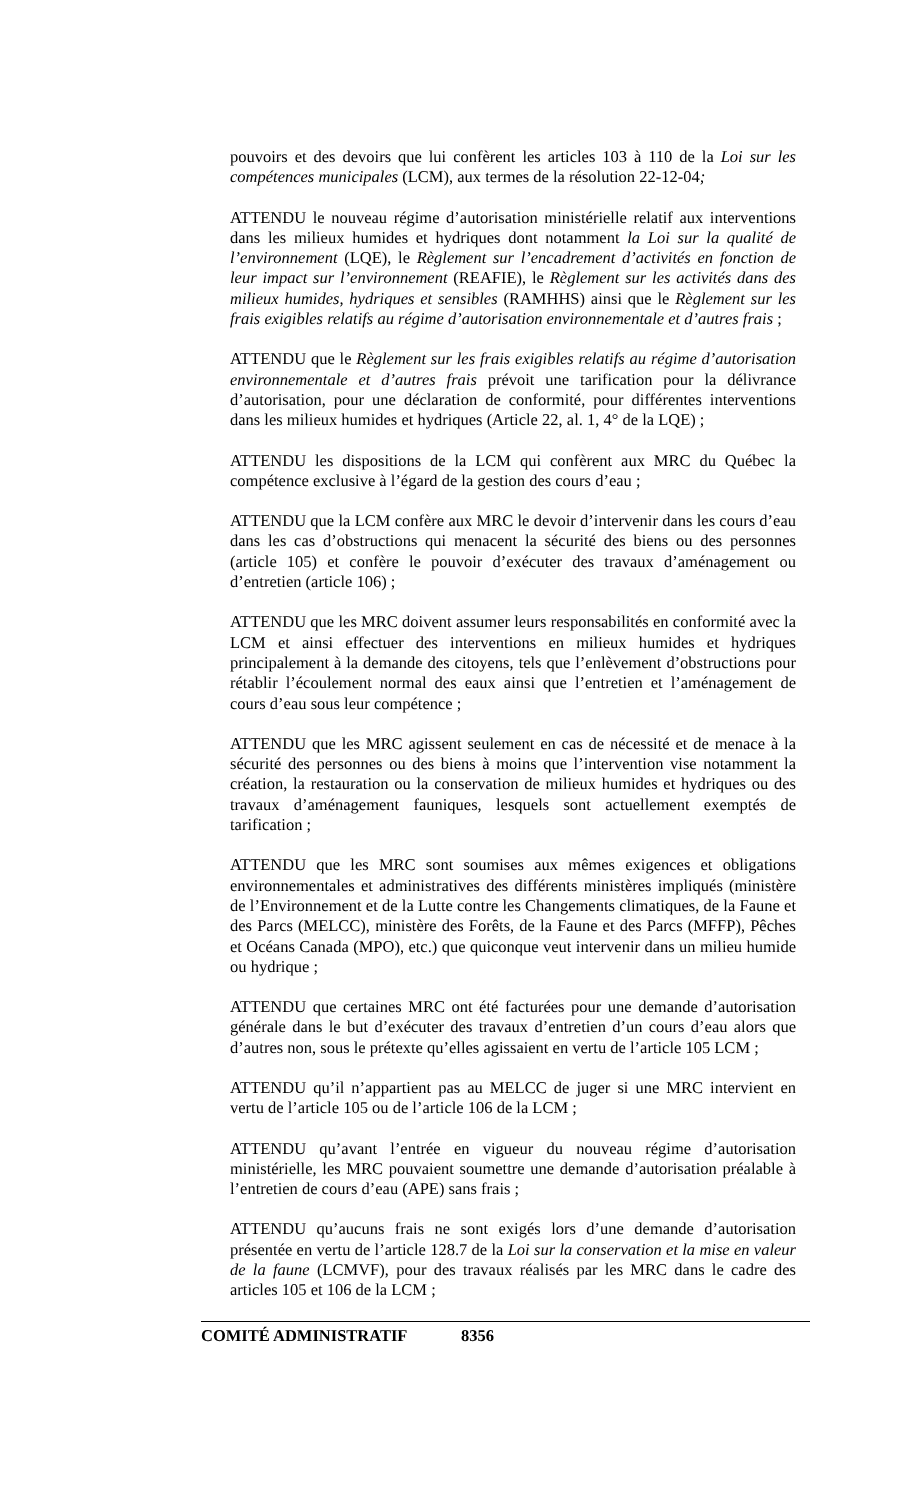pouvoirs et des devoirs que lui confèrent les articles 103 à 110 de la Loi sur les compétences municipales (LCM), aux termes de la résolution 22-12-04;
ATTENDU le nouveau régime d’autorisation ministérielle relatif aux interventions dans les milieux humides et hydriques dont notamment la Loi sur la qualité de l’environnement (LQE), le Règlement sur l’encadrement d’activités en fonction de leur impact sur l’environnement (REAFIE), le Règlement sur les activités dans des milieux humides, hydriques et sensibles (RAMHHS) ainsi que le Règlement sur les frais exigibles relatifs au régime d’autorisation environnementale et d’autres frais ;
ATTENDU que le Règlement sur les frais exigibles relatifs au régime d’autorisation environnementale et d’autres frais prévoit une tarification pour la délivrance d’autorisation, pour une déclaration de conformité, pour différentes interventions dans les milieux humides et hydriques (Article 22, al. 1, 4° de la LQE) ;
ATTENDU les dispositions de la LCM qui confèrent aux MRC du Québec la compétence exclusive à l’égard de la gestion des cours d’eau ;
ATTENDU que la LCM confère aux MRC le devoir d’intervenir dans les cours d’eau dans les cas d’obstructions qui menacent la sécurité des biens ou des personnes (article 105) et confère le pouvoir d’exécuter des travaux d’aménagement ou d’entretien (article 106) ;
ATTENDU que les MRC doivent assumer leurs responsabilités en conformité avec la LCM et ainsi effectuer des interventions en milieux humides et hydriques principalement à la demande des citoyens, tels que l’enlèvement d’obstructions pour rétablir l’écoulement normal des eaux ainsi que l’entretien et l’aménagement de cours d’eau sous leur compétence ;
ATTENDU que les MRC agissent seulement en cas de nécessité et de menace à la sécurité des personnes ou des biens à moins que l’intervention vise notamment la création, la restauration ou la conservation de milieux humides et hydriques ou des travaux d’aménagement fauniques, lesquels sont actuellement exemptés de tarification ;
ATTENDU que les MRC sont soumises aux mêmes exigences et obligations environnementales et administratives des différents ministères impliqués (ministère de l’Environnement et de la Lutte contre les Changements climatiques, de la Faune et des Parcs (MELCC), ministère des Forêts, de la Faune et des Parcs (MFFP), Pêches et Océans Canada (MPO), etc.) que quiconque veut intervenir dans un milieu humide ou hydrique ;
ATTENDU que certaines MRC ont été facturées pour une demande d’autorisation générale dans le but d’exécuter des travaux d’entretien d’un cours d’eau alors que d’autres non, sous le prétexte qu’elles agissaient en vertu de l’article 105 LCM ;
ATTENDU qu’il n’appartient pas au MELCC de juger si une MRC intervient en vertu de l’article 105 ou de l’article 106 de la LCM ;
ATTENDU qu’avant l’entrée en vigueur du nouveau régime d’autorisation ministérielle, les MRC pouvaient soumettre une demande d’autorisation préalable à l’entretien de cours d’eau (APE) sans frais ;
ATTENDU qu’aucuns frais ne sont exigés lors d’une demande d’autorisation présentée en vertu de l’article 128.7 de la Loi sur la conservation et la mise en valeur de la faune (LCMVF), pour des travaux réalisés par les MRC dans le cadre des articles 105 et 106 de la LCM ;
COMITÉ ADMINISTRATIF 8356